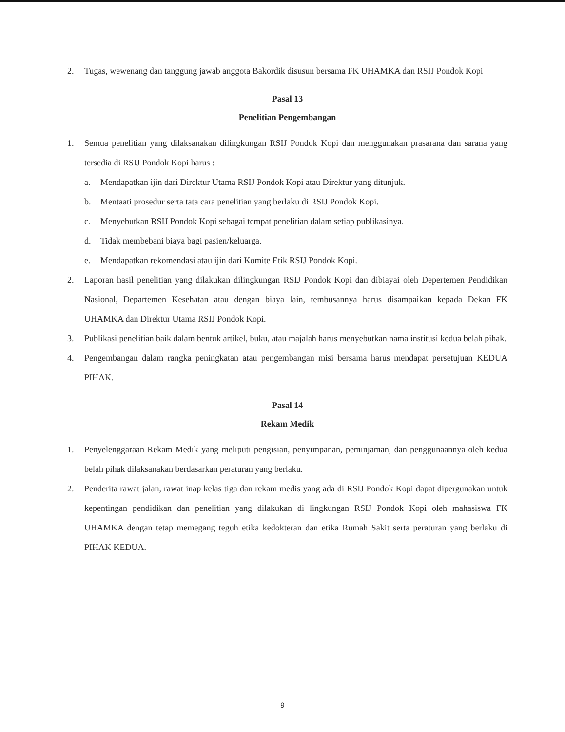2. Tugas, wewenang dan tanggung jawab anggota Bakordik disusun bersama FK UHAMKA dan RSIJ Pondok Kopi
Pasal 13
Penelitian Pengembangan
1. Semua penelitian yang dilaksanakan dilingkungan RSIJ Pondok Kopi dan menggunakan prasarana dan sarana yang tersedia di RSIJ Pondok Kopi harus :
a. Mendapatkan ijin dari Direktur Utama RSIJ Pondok Kopi atau Direktur yang ditunjuk.
b. Mentaati prosedur serta tata cara penelitian yang berlaku di RSIJ Pondok Kopi.
c. Menyebutkan RSIJ Pondok Kopi sebagai tempat penelitian dalam setiap publikasinya.
d. Tidak membebani biaya bagi pasien/keluarga.
e. Mendapatkan rekomendasi atau ijin dari Komite Etik RSIJ Pondok Kopi.
2. Laporan hasil penelitian yang dilakukan dilingkungan RSIJ Pondok Kopi dan dibiayai oleh Depertemen Pendidikan Nasional, Departemen Kesehatan atau dengan biaya lain, tembusannya harus disampaikan kepada Dekan FK UHAMKA dan Direktur Utama RSIJ Pondok Kopi.
3. Publikasi penelitian baik dalam bentuk artikel, buku, atau majalah harus menyebutkan nama institusi kedua belah pihak.
4. Pengembangan dalam rangka peningkatan atau pengembangan misi bersama harus mendapat persetujuan KEDUA PIHAK.
Pasal 14
Rekam Medik
1. Penyelenggaraan Rekam Medik yang meliputi pengisian, penyimpanan, peminjaman, dan penggunaannya oleh kedua belah pihak dilaksanakan berdasarkan peraturan yang berlaku.
2. Penderita rawat jalan, rawat inap kelas tiga dan rekam medis yang ada di RSIJ Pondok Kopi dapat dipergunakan untuk kepentingan pendidikan dan penelitian yang dilakukan di lingkungan RSIJ Pondok Kopi oleh mahasiswa FK UHAMKA dengan tetap memegang teguh etika kedokteran dan etika Rumah Sakit serta peraturan yang berlaku di PIHAK KEDUA.
9